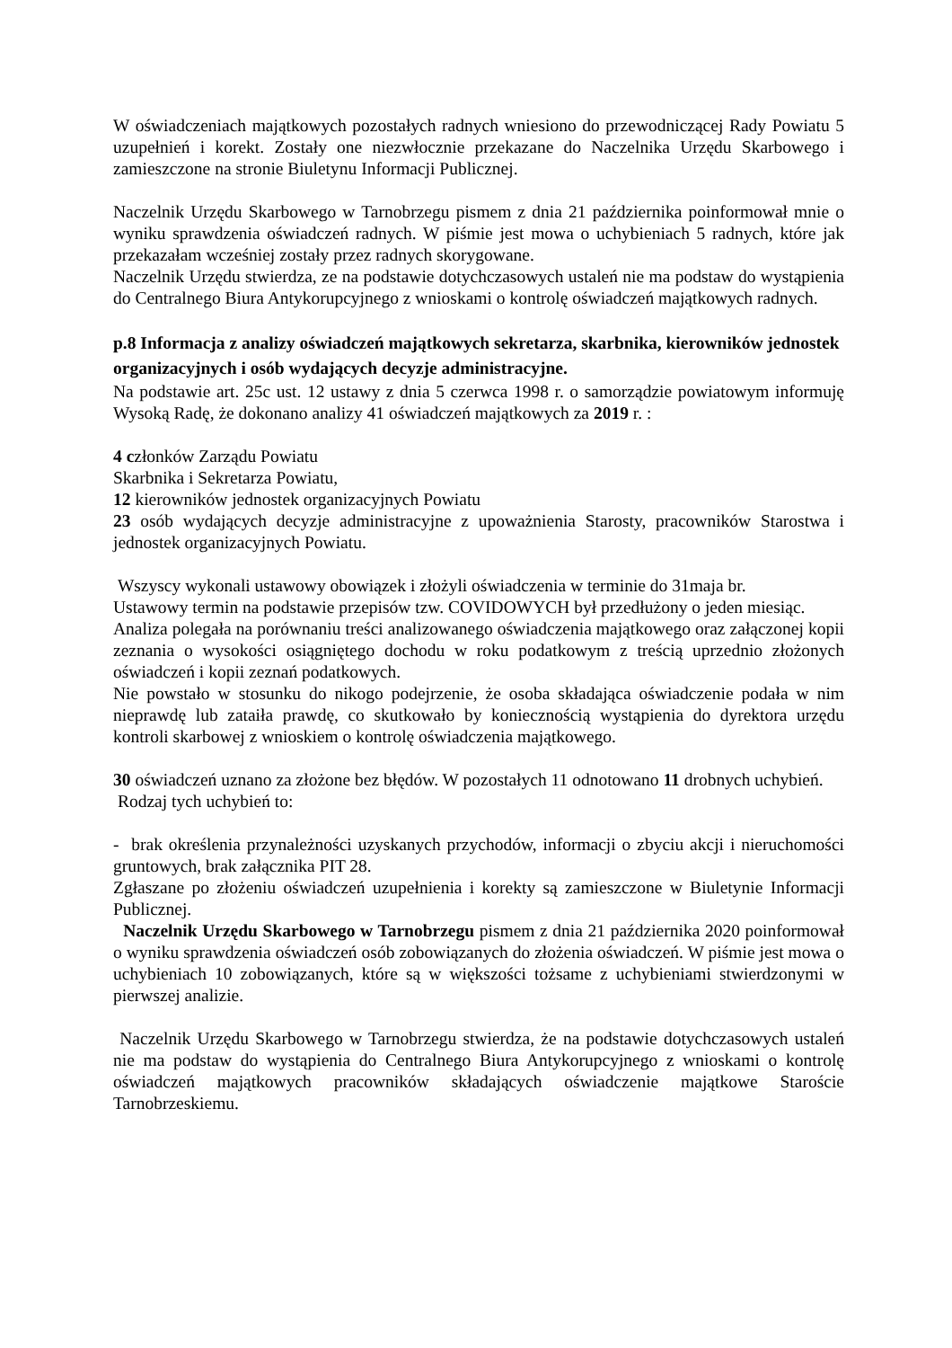W oświadczeniach majątkowych pozostałych radnych wniesiono do przewodniczącej Rady Powiatu 5 uzupełnień i korekt. Zostały one niezwłocznie przekazane do Naczelnika Urzędu Skarbowego i zamieszczone na stronie Biuletynu Informacji Publicznej.
Naczelnik Urzędu Skarbowego w Tarnobrzegu pismem z dnia 21 października poinformował mnie o wyniku sprawdzenia oświadczeń radnych. W piśmie jest mowa o uchybieniach 5 radnych, które jak przekazałam wcześniej zostały przez radnych skorygowane.
Naczelnik Urzędu stwierdza, ze na podstawie dotychczasowych ustaleń nie ma podstaw do wystąpienia do Centralnego Biura Antykorupcyjnego z wnioskami o kontrolę oświadczeń majątkowych radnych.
p.8 Informacja z analizy oświadczeń majątkowych sekretarza, skarbnika, kierowników jednostek organizacyjnych i osób wydających decyzje administracyjne.
Na podstawie art. 25c ust. 12 ustawy z dnia 5 czerwca 1998 r. o samorządzie powiatowym informuję Wysoką Radę, że dokonano analizy 41 oświadczeń majątkowych za 2019 r. :
4 członków Zarządu Powiatu
Skarbnika i Sekretarza Powiatu,
12 kierowników jednostek organizacyjnych Powiatu
23 osób wydających decyzje administracyjne z upoważnienia Starosty, pracowników Starostwa i jednostek organizacyjnych Powiatu.
Wszyscy wykonali ustawowy obowiązek i złożyli oświadczenia w terminie do 31maja br.
Ustawowy termin na podstawie przepisów tzw. COVIDOWYCH był przedłużony o jeden miesiąc.
Analiza polegała na porównaniu treści analizowanego oświadczenia majątkowego oraz załączonej kopii zeznania o wysokości osiągniętego dochodu w roku podatkowym z treścią uprzednio złożonych oświadczeń i kopii zeznań podatkowych.
Nie powstało w stosunku do nikogo podejrzenie, że osoba składająca oświadczenie podała w nim nieprawdę lub zataiła prawdę, co skutkowało by koniecznością wystąpienia do dyrektora urzędu kontroli skarbowej z wnioskiem o kontrolę oświadczenia majątkowego.
30 oświadczeń uznano za złożone bez błędów. W pozostałych 11 odnotowano 11 drobnych uchybień.
Rodzaj tych uchybień to:
- brak określenia przynależności uzyskanych przychodów, informacji o zbyciu akcji i nieruchomości gruntowych, brak załącznika PIT 28.
Zgłaszane po złożeniu oświadczeń uzupełnienia i korekty są zamieszczone w Biuletynie Informacji Publicznej.
Naczelnik Urzędu Skarbowego w Tarnobrzegu pismem z dnia 21 października 2020 poinformował o wyniku sprawdzenia oświadczeń osób zobowiązanych do złożenia oświadczeń. W piśmie jest mowa o uchybieniach 10 zobowiązanych, które są w większości tożsame z uchybieniami stwierdzonymi w pierwszej analizie.
Naczelnik Urzędu Skarbowego w Tarnobrzegu stwierdza, że na podstawie dotychczasowych ustaleń nie ma podstaw do wystąpienia do Centralnego Biura Antykorupcyjnego z wnioskami o kontrolę oświadczeń majątkowych pracowników składających oświadczenie majątkowe Staroście Tarnobrzeskiemu.